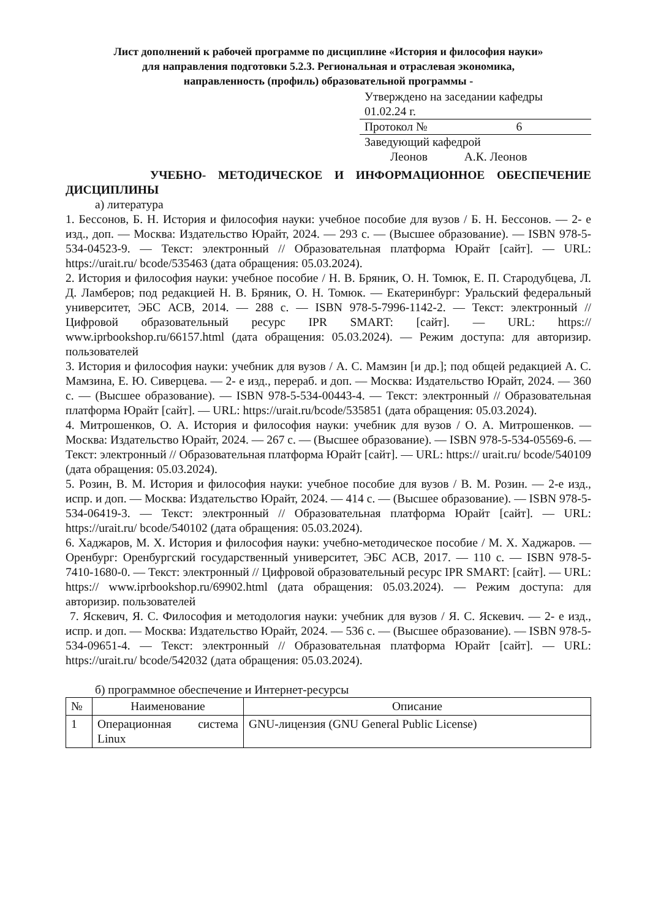Лист дополнений к рабочей программе по дисциплине «История и философия науки»
для направления подготовки 5.2.3. Региональная и отраслевая экономика,
направленность (профиль) образовательной программы -
Утверждено на заседании кафедры
01.02.24 г.
Протокол № 6
Заведующий кафедрой
Леонов А.К. Леонов
УЧЕБНО- МЕТОДИЧЕСКОЕ И ИНФОРМАЦИОННОЕ ОБЕСПЕЧЕНИЕ
ДИСЦИПЛИНЫ
а) литература
1. Бессонов, Б. Н. История и философия науки: учебное пособие для вузов / Б. Н. Бессонов. — 2- е изд., доп. — Москва: Издательство Юрайт, 2024. — 293 с. — (Высшее образование). — ISBN 978-5-534-04523-9. — Текст: электронный // Образовательная платформа Юрайт [сайт]. — URL: https://urait.ru/ bcode/535463 (дата обращения: 05.03.2024).
2. История и философия науки: учебное пособие / Н. В. Бряник, О. Н. Томюк, Е. П. Стародубцева, Л. Д. Ламберов; под редакцией Н. В. Бряник, О. Н. Томюк. — Екатеринбург: Уральский федеральный университет, ЭБС АСВ, 2014. — 288 c. — ISBN 978-5-7996-1142-2. — Текст: электронный // Цифровой образовательный ресурс IPR SMART: [сайт]. — URL: https:// www.iprbookshop.ru/66157.html (дата обращения: 05.03.2024). — Режим доступа: для авторизир. пользователей
3. История и философия науки: учебник для вузов / А. С. Мамзин [и др.]; под общей редакцией А. С. Мамзина, Е. Ю. Сиверцева. — 2- е изд., перераб. и доп. — Москва: Издательство Юрайт, 2024. — 360 с. — (Высшее образование). — ISBN 978-5-534-00443-4. — Текст: электронный // Образовательная платформа Юрайт [сайт]. — URL: https://urait.ru/bcode/535851 (дата обращения: 05.03.2024).
4. Митрошенков, О. А. История и философия науки: учебник для вузов / О. А. Митрошенков. — Москва: Издательство Юрайт, 2024. — 267 с. — (Высшее образование). — ISBN 978-5-534-05569-6. — Текст: электронный // Образовательная платформа Юрайт [сайт]. — URL: https:// urait.ru/ bcode/540109 (дата обращения: 05.03.2024).
5. Розин, В. М. История и философия науки: учебное пособие для вузов / В. М. Розин. — 2-е изд., испр. и доп. — Москва: Издательство Юрайт, 2024. — 414 с. — (Высшее образование). — ISBN 978-5-534-06419-3. — Текст: электронный // Образовательная платформа Юрайт [сайт]. — URL: https://urait.ru/ bcode/540102 (дата обращения: 05.03.2024).
6. Хаджаров, М. Х. История и философия науки: учебно-методическое пособие / М. Х. Хаджаров. — Оренбург: Оренбургский государственный университет, ЭБС АСВ, 2017. — 110 c. — ISBN 978-5-7410-1680-0. — Текст: электронный // Цифровой образовательный ресурс IPR SMART: [сайт]. — URL: https:// www.iprbookshop.ru/69902.html (дата обращения: 05.03.2024). — Режим доступа: для авторизир. пользователей
7. Яскевич, Я. С. Философия и методология науки: учебник для вузов / Я. С. Яскевич. — 2- е изд., испр. и доп. — Москва: Издательство Юрайт, 2024. — 536 с. — (Высшее образование). — ISBN 978-5-534-09651-4. — Текст: электронный // Образовательная платформа Юрайт [сайт]. — URL: https://urait.ru/ bcode/542032 (дата обращения: 05.03.2024).
б) программное обеспечение и Интернет-ресурсы
| № | Наименование | Описание |
| --- | --- | --- |
| 1 | Операционная система Linux | GNU-лицензия (GNU General Public License) |